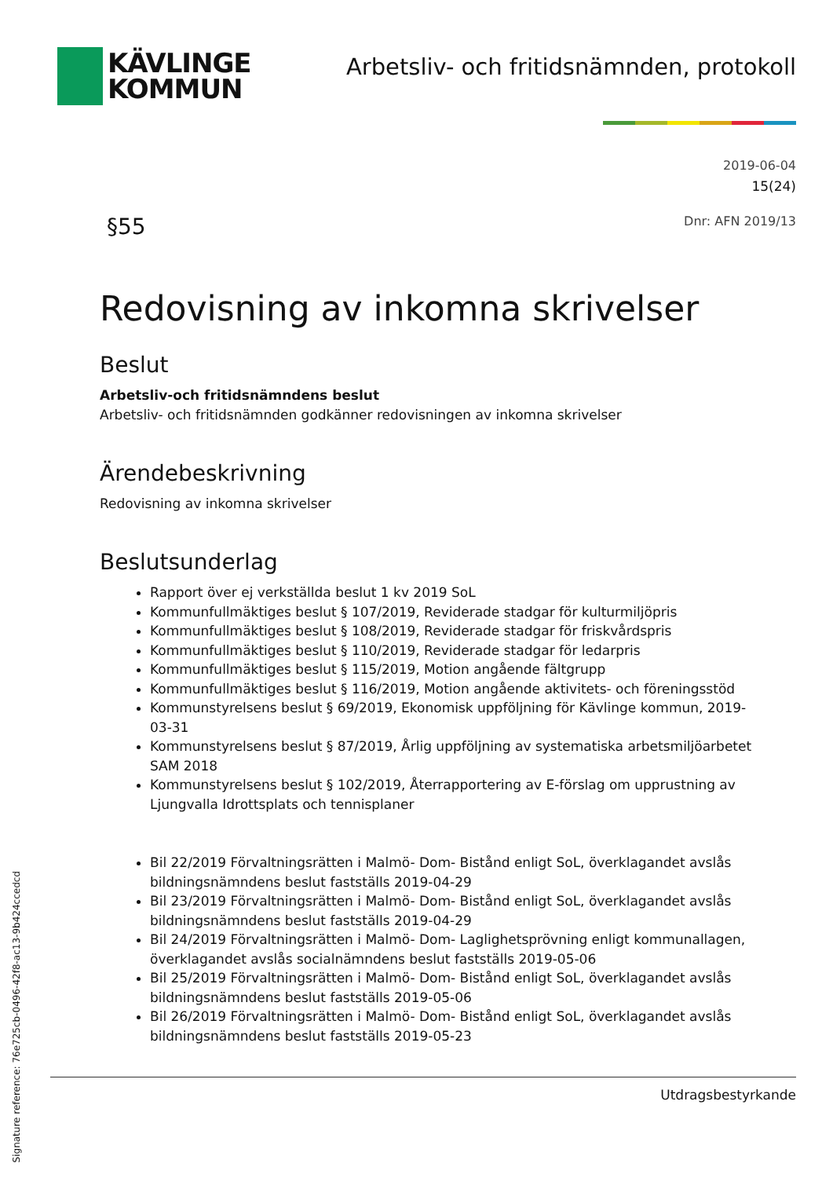KÄVLINGE
KOMMUN
Arbetsliv- och fritidsnämnden, protokoll
2019-06-04
15(24)
§55 Dnr: AFN 2019/13
Redovisning av inkomna skrivelser
Beslut
Arbetsliv-och fritidsnämndens beslut
Arbetsliv- och fritidsnämnden godkänner redovisningen av inkomna skrivelser
Ärendebeskrivning
Redovisning av inkomna skrivelser
Beslutsunderlag
Rapport över ej verkställda beslut 1 kv 2019 SoL
Kommunfullmäktiges beslut § 107/2019, Reviderade stadgar för kulturmiljöpris
Kommunfullmäktiges beslut § 108/2019, Reviderade stadgar för friskvårdspris
Kommunfullmäktiges beslut § 110/2019, Reviderade stadgar för ledarpris
Kommunfullmäktiges beslut § 115/2019, Motion angående fältgrupp
Kommunfullmäktiges beslut § 116/2019, Motion angående aktivitets- och föreningsstöd
Kommunstyrelsens beslut § 69/2019, Ekonomisk uppföljning för Kävlinge kommun, 2019-03-31
Kommunstyrelsens beslut § 87/2019, Årlig uppföljning av systematiska arbetsmiljöarbetet SAM 2018
Kommunstyrelsens beslut § 102/2019, Återrapportering av E-förslag om upprustning av Ljungvalla Idrottsplats och tennisplaner
Bil 22/2019 Förvaltningsrätten i Malmö- Dom- Bistånd enligt SoL, överklagandet avslås bildningsnämndens beslut fastställs 2019-04-29
Bil 23/2019 Förvaltningsrätten i Malmö- Dom- Bistånd enligt SoL, överklagandet avslås bildningsnämndens beslut fastställs 2019-04-29
Bil 24/2019 Förvaltningsrätten i Malmö- Dom- Laglighetsprövning enligt kommunallagen, överklagandet avslås socialnämndens beslut fastställs 2019-05-06
Bil 25/2019 Förvaltningsrätten i Malmö- Dom- Bistånd enligt SoL, överklagandet avslås bildningsnämndens beslut fastställs 2019-05-06
Bil 26/2019 Förvaltningsrätten i Malmö- Dom- Bistånd enligt SoL, överklagandet avslås bildningsnämndens beslut fastställs 2019-05-23
Utdragsbestyrkande
Signature reference: 76e725cb-0496-42f8-ac13-9b424ccedcd